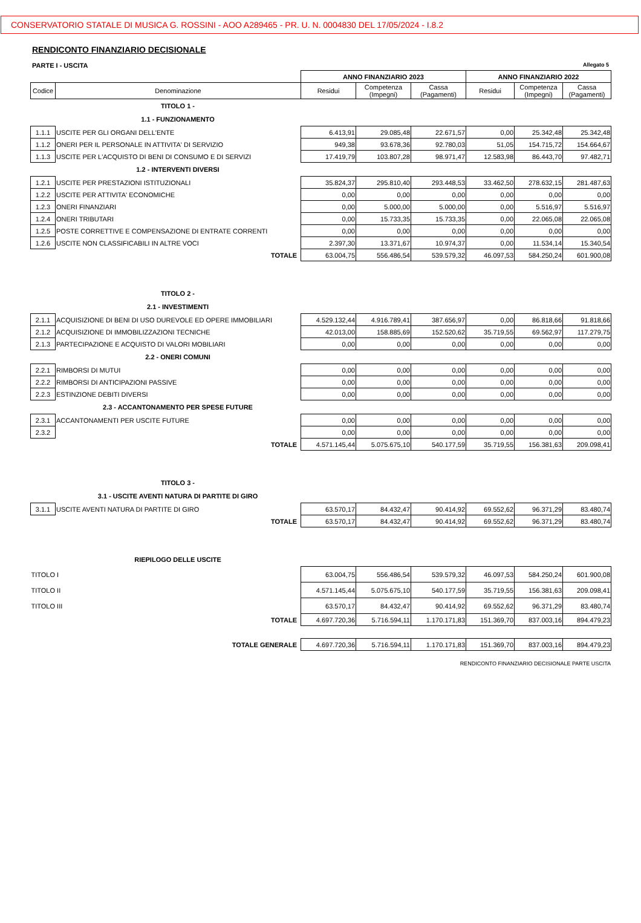CONSERVATORIO STATALE DI MUSICA G. ROSSINI - AOO A289465 - PR. U. N. 0004830 DEL 17/05/2024 - I.8.2
RENDICONTO FINANZIARIO DECISIONALE
PARTE I - USCITA Allegato 5
| | | ANNO FINANZIARIO 2023 | | | ANNO FINANZIARIO 2022 | | |
| Codice | Denominazione | Residui | Competenza (Impegni) | Cassa (Pagamenti) | Residui | Competenza (Impegni) | Cassa (Pagamenti) |
| | TITOLO 1 - | | | | | | |
| | 1.1 - FUNZIONAMENTO | | | | | | |
| 1.1.1 | USCITE PER GLI ORGANI DELL'ENTE | 6.413,91 | 29.085,48 | 22.671,57 | 0,00 | 25.342,48 | 25.342,48 |
| 1.1.2 | ONERI PER IL PERSONALE IN ATTIVITA' DI SERVIZIO | 949,38 | 93.678,36 | 92.780,03 | 51,05 | 154.715,72 | 154.664,67 |
| 1.1.3 | USCITE PER L'ACQUISTO DI BENI DI CONSUMO E DI SERVIZI | 17.419,79 | 103.807,28 | 98.971,47 | 12.583,98 | 86.443,70 | 97.482,71 |
| | 1.2 - INTERVENTI DIVERSI | | | | | | |
| 1.2.1 | USCITE PER PRESTAZIONI ISTITUZIONALI | 35.824,37 | 295.810,40 | 293.448,53 | 33.462,50 | 278.632,15 | 281.487,63 |
| 1.2.2 | USCITE PER ATTIVITA' ECONOMICHE | 0,00 | 0,00 | 0,00 | 0,00 | 0,00 | 0,00 |
| 1.2.3 | ONERI FINANZIARI | 0,00 | 5.000,00 | 5.000,00 | 0,00 | 5.516,97 | 5.516,97 |
| 1.2.4 | ONERI TRIBUTARI | 0,00 | 15.733,35 | 15.733,35 | 0,00 | 22.065,08 | 22.065,08 |
| 1.2.5 | POSTE CORRETTIVE E COMPENSAZIONE DI ENTRATE CORRENTI | 0,00 | 0,00 | 0,00 | 0,00 | 0,00 | 0,00 |
| 1.2.6 | USCITE NON CLASSIFICABILI IN ALTRE VOCI | 2.397,30 | 13.371,67 | 10.974,37 | 0,00 | 11.534,14 | 15.340,54 |
| | TOTALE | 63.004,75 | 556.486,54 | 539.579,32 | 46.097,53 | 584.250,24 | 601.900,08 |
| | TITOLO 2 - | | | | | | |
| | 2.1 - INVESTIMENTI | | | | | | |
| 2.1.1 | ACQUISIZIONE DI BENI DI USO DUREVOLE ED OPERE IMMOBILIARI | 4.529.132,44 | 4.916.789,41 | 387.656,97 | 0,00 | 86.818,66 | 91.818,66 |
| 2.1.2 | ACQUISIZIONE DI IMMOBILIZZAZIONI TECNICHE | 42.013,00 | 158.885,69 | 152.520,62 | 35.719,55 | 69.562,97 | 117.279,75 |
| 2.1.3 | PARTECIPAZIONE E ACQUISTO DI VALORI MOBILIARI | 0,00 | 0,00 | 0,00 | 0,00 | 0,00 | 0,00 |
| | 2.2 - ONERI COMUNI | | | | | | |
| 2.2.1 | RIMBORSI DI MUTUI | 0,00 | 0,00 | 0,00 | 0,00 | 0,00 | 0,00 |
| 2.2.2 | RIMBORSI DI ANTICIPAZIONI PASSIVE | 0,00 | 0,00 | 0,00 | 0,00 | 0,00 | 0,00 |
| 2.2.3 | ESTINZIONE DEBITI DIVERSI | 0,00 | 0,00 | 0,00 | 0,00 | 0,00 | 0,00 |
| | 2.3 - ACCANTONAMENTO PER SPESE FUTURE | | | | | | |
| 2.3.1 | ACCANTONAMENTI PER USCITE FUTURE | 0,00 | 0,00 | 0,00 | 0,00 | 0,00 | 0,00 |
| 2.3.2 | | 0,00 | 0,00 | 0,00 | 0,00 | 0,00 | 0,00 |
| | TOTALE | 4.571.145,44 | 5.075.675,10 | 540.177,59 | 35.719,55 | 156.381,63 | 209.098,41 |
| | TITOLO 3 - | | | | | | |
| | 3.1 - USCITE AVENTI NATURA DI PARTITE DI GIRO | | | | | | |
| 3.1.1 | USCITE AVENTI NATURA DI PARTITE DI GIRO | 63.570,17 | 84.432,47 | 90.414,92 | 69.552,62 | 96.371,29 | 83.480,74 |
| | TOTALE | 63.570,17 | 84.432,47 | 90.414,92 | 69.552,62 | 96.371,29 | 83.480,74 |
| | RIEPILOGO DELLE USCITE | | | | | | |
| TITOLO I | | 63.004,75 | 556.486,54 | 539.579,32 | 46.097,53 | 584.250,24 | 601.900,08 |
| TITOLO II | | 4.571.145,44 | 5.075.675,10 | 540.177,59 | 35.719,55 | 156.381,63 | 209.098,41 |
| TITOLO III | | 63.570,17 | 84.432,47 | 90.414,92 | 69.552,62 | 96.371,29 | 83.480,74 |
| | TOTALE | 4.697.720,36 | 5.716.594,11 | 1.170.171,83 | 151.369,70 | 837.003,16 | 894.479,23 |
| | TOTALE GENERALE | 4.697.720,36 | 5.716.594,11 | 1.170.171,83 | 151.369,70 | 837.003,16 | 894.479,23 |
RENDICONTO FINANZIARIO DECISIONALE PARTE USCITA